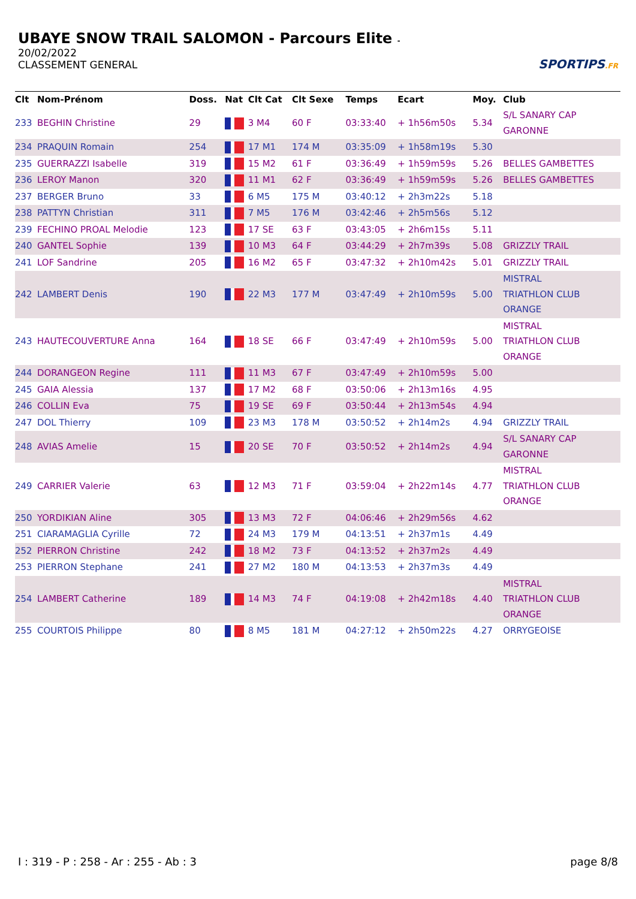UBAYE SNOW TRAIL SALOMON - Parcours Elite -
20/02/2022
CLASSEMENT GENERAL
SPORTIPS.FR
| Clt | Nom-Prénom | Doss. | Nat | Clt Cat | Clt Sexe | Temps | Ecart | Moy. | Club |
| --- | --- | --- | --- | --- | --- | --- | --- | --- | --- |
| 233 | BEGHIN Christine | 29 | | 3 M4 | 60 F | 03:33:40 | + 1h56m50s | 5.34 | S/L SANARY CAP GARONNE |
| 234 | PRAQUIN Romain | 254 | | 17 M1 | 174 M | 03:35:09 | + 1h58m19s | 5.30 | |
| 235 | GUERRAZZI Isabelle | 319 | | 15 M2 | 61 F | 03:36:49 | + 1h59m59s | 5.26 | BELLES GAMBETTES |
| 236 | LEROY Manon | 320 | | 11 M1 | 62 F | 03:36:49 | + 1h59m59s | 5.26 | BELLES GAMBETTES |
| 237 | BERGER Bruno | 33 | | 6 M5 | 175 M | 03:40:12 | + 2h3m22s | 5.18 | |
| 238 | PATTYN Christian | 311 | | 7 M5 | 176 M | 03:42:46 | + 2h5m56s | 5.12 | |
| 239 | FECHINO PROAL Melodie | 123 | | 17 SE | 63 F | 03:43:05 | + 2h6m15s | 5.11 | |
| 240 | GANTEL Sophie | 139 | | 10 M3 | 64 F | 03:44:29 | + 2h7m39s | 5.08 | GRIZZLY TRAIL |
| 241 | LOF Sandrine | 205 | | 16 M2 | 65 F | 03:47:32 | + 2h10m42s | 5.01 | GRIZZLY TRAIL |
| 242 | LAMBERT Denis | 190 | | 22 M3 | 177 M | 03:47:49 | + 2h10m59s | 5.00 | MISTRAL TRIATHLON CLUB ORANGE |
| 243 | HAUTECOUVERTURE Anna | 164 | | 18 SE | 66 F | 03:47:49 | + 2h10m59s | 5.00 | MISTRAL TRIATHLON CLUB ORANGE |
| 244 | DORANGEON Regine | 111 | | 11 M3 | 67 F | 03:47:49 | + 2h10m59s | 5.00 | |
| 245 | GAIA Alessia | 137 | | 17 M2 | 68 F | 03:50:06 | + 2h13m16s | 4.95 | |
| 246 | COLLIN Eva | 75 | | 19 SE | 69 F | 03:50:44 | + 2h13m54s | 4.94 | |
| 247 | DOL Thierry | 109 | | 23 M3 | 178 M | 03:50:52 | + 2h14m2s | 4.94 | GRIZZLY TRAIL |
| 248 | AVIAS Amelie | 15 | | 20 SE | 70 F | 03:50:52 | + 2h14m2s | 4.94 | S/L SANARY CAP GARONNE |
| 249 | CARRIER Valerie | 63 | | 12 M3 | 71 F | 03:59:04 | + 2h22m14s | 4.77 | MISTRAL TRIATHLON CLUB ORANGE |
| 250 | YORDIKIAN Aline | 305 | | 13 M3 | 72 F | 04:06:46 | + 2h29m56s | 4.62 | |
| 251 | CIARAMAGLIA Cyrille | 72 | | 24 M3 | 179 M | 04:13:51 | + 2h37m1s | 4.49 | |
| 252 | PIERRON Christine | 242 | | 18 M2 | 73 F | 04:13:52 | + 2h37m2s | 4.49 | |
| 253 | PIERRON Stephane | 241 | | 27 M2 | 180 M | 04:13:53 | + 2h37m3s | 4.49 | |
| 254 | LAMBERT Catherine | 189 | | 14 M3 | 74 F | 04:19:08 | + 2h42m18s | 4.40 | MISTRAL TRIATHLON CLUB ORANGE |
| 255 | COURTOIS Philippe | 80 | | 8 M5 | 181 M | 04:27:12 | + 2h50m22s | 4.27 | ORRYGEOISE |
I : 319 - P : 258 - Ar : 255 - Ab : 3 page 8/8